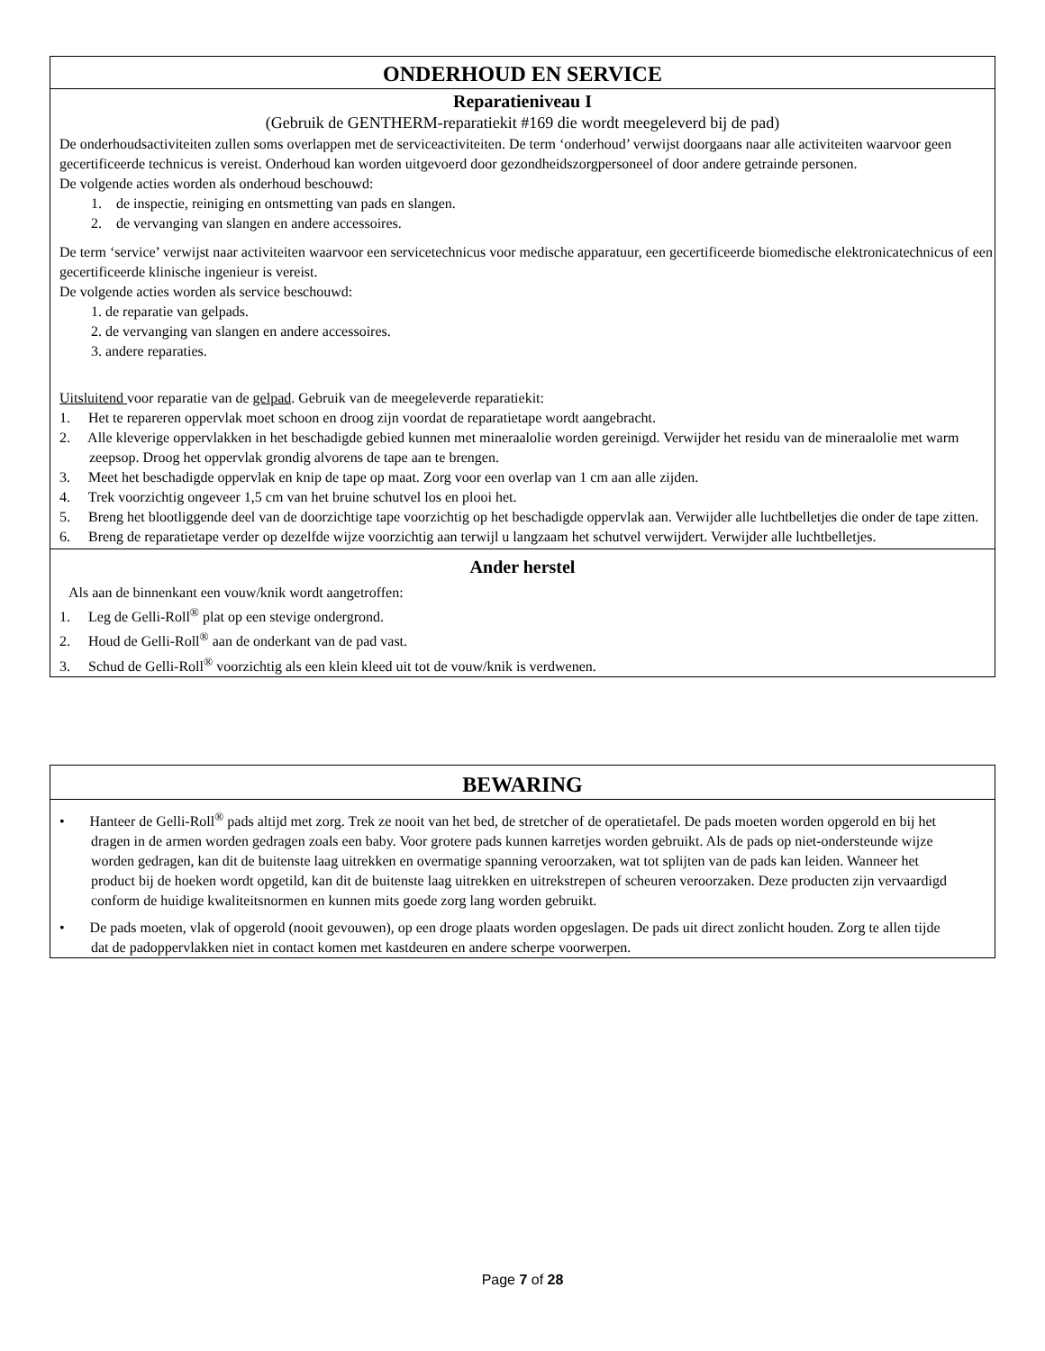ONDERHOUD EN SERVICE
Reparatieniveau I
(Gebruik de GENTHERM-reparatiekit #169 die wordt meegeleverd bij de pad)
De onderhoudsactiviteiten zullen soms overlappen met de serviceactiviteiten. De term ‘onderhoud’ verwijst doorgaans naar alle activiteiten waarvoor geen gecertificeerde technicus is vereist. Onderhoud kan worden uitgevoerd door gezondheidszorgpersoneel of door andere getrainde personen.
De volgende acties worden als onderhoud beschouwd:
1. de inspectie, reiniging en ontsmetting van pads en slangen.
2. de vervanging van slangen en andere accessoires.
De term ‘service’ verwijst naar activiteiten waarvoor een servicetechnicus voor medische apparatuur, een gecertificeerde biomedische elektronicatechnicus of een gecertificeerde klinische ingenieur is vereist.
De volgende acties worden als service beschouwd:
1. de reparatie van gelpads.
2. de vervanging van slangen en andere accessoires.
3. andere reparaties.
Uitsluitend voor reparatie van de gelpad. Gebruik van de meegeleverde reparatiekit:
1. Het te repareren oppervlak moet schoon en droog zijn voordat de reparatietape wordt aangebracht.
2. Alle kleverige oppervlakken in het beschadigde gebied kunnen met mineraalolie worden gereinigd. Verwijder het residu van de mineraalolie met warm zeepsop. Droog het oppervlak grondig alvorens de tape aan te brengen.
3. Meet het beschadigde oppervlak en knip de tape op maat. Zorg voor een overlap van 1 cm aan alle zijden.
4. Trek voorzichtig ongeveer 1,5 cm van het bruine schutvel los en plooi het.
5. Breng het blootliggende deel van de doorzichtige tape voorzichtig op het beschadigde oppervlak aan. Verwijder alle luchtbelletjes die onder de tape zitten.
6. Breng de reparatietape verder op dezelfde wijze voorzichtig aan terwijl u langzaam het schutvel verwijdert. Verwijder alle luchtbelletjes.
Ander herstel
Als aan de binnenkant een vouw/knik wordt aangetroffen:
1. Leg de Gelli-Roll<sup>®</sup> plat op een stevige ondergrond.
2. Houd de Gelli-Roll<sup>®</sup> aan de onderkant van de pad vast.
3. Schud de Gelli-Roll<sup>®</sup> voorzichtig als een klein kleed uit tot de vouw/knik is verdwenen.
BEWARING
• Hanteer de Gelli-Roll<sup>®</sup> pads altijd met zorg. Trek ze nooit van het bed, de stretcher of de operatietafel. De pads moeten worden opgerold en bij het dragen in de armen worden gedragen zoals een baby. Voor grotere pads kunnen karretjes worden gebruikt. Als de pads op niet-ondersteunde wijze worden gedragen, kan dit de buitenste laag uitrekken en overmatige spanning veroorzaken, wat tot splijten van de pads kan leiden. Wanneer het product bij de hoeken wordt opgetild, kan dit de buitenste laag uitrekken en uitrekstrepen of scheuren veroorzaken. Deze producten zijn vervaardigd conform de huidige kwaliteitsnormen en kunnen mits goede zorg lang worden gebruikt.
• De pads moeten, vlak of opgerold (nooit gevouwen), op een droge plaats worden opgeslagen. De pads uit direct zonlicht houden. Zorg te allen tijde dat de padoppervlakken niet in contact komen met kastdeuren en andere scherpe voorwerpen.
Page 7 of 28